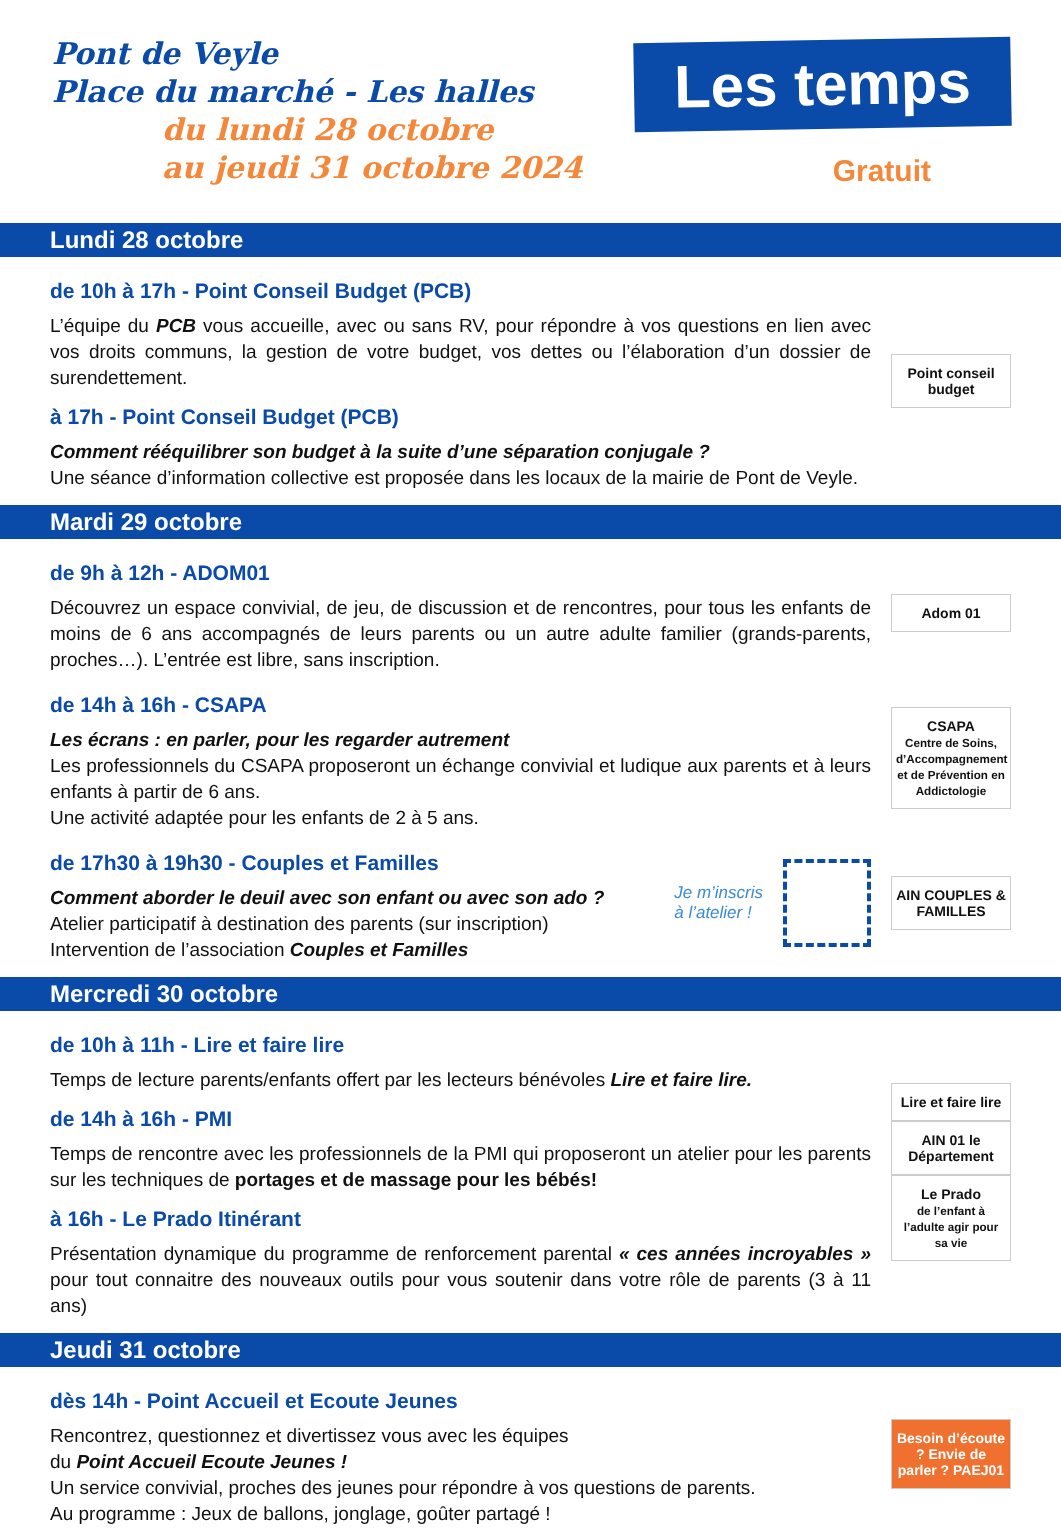Pont de Veyle
Place du marché - Les halles
du lundi 28 octobre
au jeudi 31 octobre 2024
Les temps
Gratuit
Lundi 28 octobre
de 10h à 17h - Point Conseil Budget (PCB)
L’équipe du PCB vous accueille, avec ou sans RV, pour répondre à vos questions en lien avec vos droits communs, la gestion de votre budget, vos dettes ou l’élaboration d’un dossier de surendettement.
à 17h - Point Conseil Budget (PCB)
Comment rééquilibrer son budget à la suite d’une séparation conjugale ?
Une séance d’information collective est proposée dans les locaux de la mairie de Pont de Veyle.
Point conseil budget
Mardi 29 octobre
de 9h à 12h - ADOM01
Découvrez un espace convivial, de jeu, de discussion et de rencontres, pour tous les enfants de moins de 6 ans accompagnés de leurs parents ou un autre adulte familier (grands-parents, proches…). L’entrée est libre, sans inscription.
Adom 01
de 14h à 16h - CSAPA
Les écrans : en parler, pour les regarder autrement
Les professionnels du CSAPA proposeront un échange convivial et ludique aux parents et à leurs enfants à partir de 6 ans.
Une activité adaptée pour les enfants de 2 à 5 ans.
CSAPA
Centre de Soins, d’Accompagnement et de Prévention en Addictologie
de 17h30 à 19h30 - Couples et Familles
Comment aborder le deuil avec son enfant ou avec son ado ?
Atelier participatif à destination des parents (sur inscription)
Intervention de l’association Couples et Familles
Je m’inscris
à l’atelier !
AIN COUPLES & FAMILLES
Mercredi 30 octobre
de 10h à 11h - Lire et faire lire
Temps de lecture parents/enfants offert par les lecteurs bénévoles Lire et faire lire.
de 14h à 16h - PMI
Temps de rencontre avec les professionnels de la PMI qui proposeront un atelier pour les parents sur les techniques de portages et de massage pour les bébés!
à 16h - Le Prado Itinérant
Présentation dynamique du programme de renforcement parental « ces années incroyables » pour tout connaitre des nouveaux outils pour vous soutenir dans votre rôle de parents (3 à 11 ans)
Lire et faire lire
AIN 01 le Département
Le Prado
de l’enfant à l’adulte agir pour sa vie
Jeudi 31 octobre
dès 14h - Point Accueil et Ecoute Jeunes
Rencontrez, questionnez et divertissez vous avec les équipes
du Point Accueil Ecoute Jeunes !
Un service convivial, proches des jeunes pour répondre à vos questions de parents.
Au programme : Jeux de ballons, jonglage, goûter partagé !
Besoin d’écoute ? Envie de parler ? PAEJ01